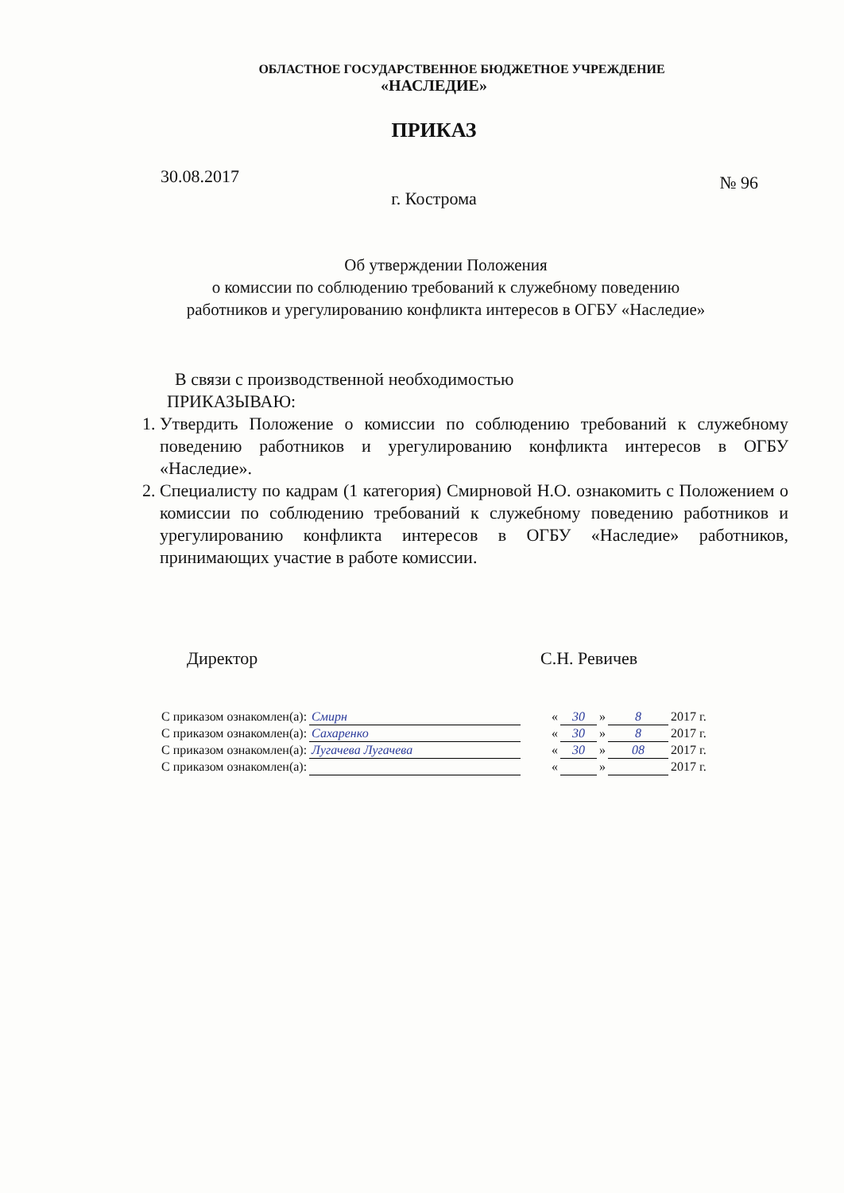ОБЛАСТНОЕ ГОСУДАРСТВЕННОЕ БЮДЖЕТНОЕ УЧРЕЖДЕНИЕ
«НАСЛЕДИЕ»
ПРИКАЗ
30.08.2017 № 96
г. Кострома
Об утверждении Положения
о комиссии по соблюдению требований к служебному поведению
работников и урегулированию конфликта интересов в ОГБУ «Наследие»
В связи с производственной необходимостью
ПРИКАЗЫВАЮ:
1. Утвердить Положение о комиссии по соблюдению требований к служебному поведению работников и урегулированию конфликта интересов в ОГБУ «Наследие».
2. Специалисту по кадрам (1 категория) Смирновой Н.О. ознакомить с Положением о комиссии по соблюдению требований к служебному поведению работников и урегулированию конфликта интересов в ОГБУ «Наследие» работников, принимающих участие в работе комиссии.
Директор С.Н. Ревичев
| С приказом ознакомлен(а): | Смирн | | « | 30 | » | 8 | 2017 г. |
| С приказом ознакомлен(а): | Сахаренко | | « | 30 | » | 8 | 2017 г. |
| С приказом ознакомлен(а): | Лугачева Лугачева | | « | 30 | » | 08 | 2017 г. |
| С приказом ознакомлен(а): | | | « | | » | | 2017 г. |